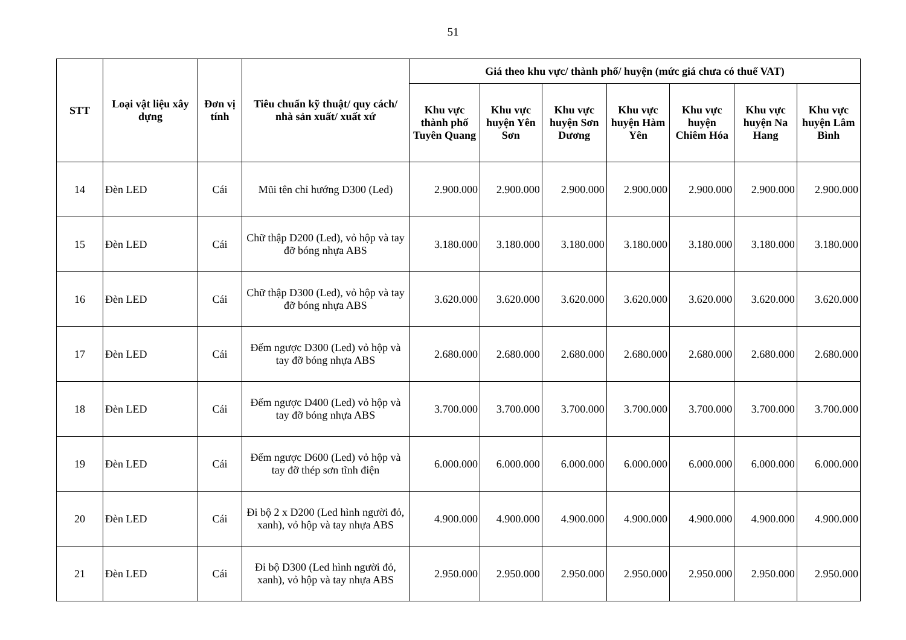51
| STT | Loại vật liệu xây dựng | Đơn vị tính | Tiêu chuẩn kỹ thuật/ quy cách/ nhà sản xuất/ xuất xứ | Giá theo khu vực/ thành phố/ huyện (mức giá chưa có thuế VAT) | | | | | | |
| --- | --- | --- | --- | --- | --- | --- | --- | --- | --- | --- |
| | | | | Khu vực thành phố Tuyên Quang | Khu vực huyện Yên Sơn | Khu vực huyện Sơn Dương | Khu vực huyện Hàm Yên | Khu vực huyện Chiêm Hóa | Khu vực huyện Na Hang | Khu vực huyện Lâm Bình |
| 14 | Đèn LED | Cái | Mũi tên chỉ hướng D300 (Led) | 2.900.000 | 2.900.000 | 2.900.000 | 2.900.000 | 2.900.000 | 2.900.000 | 2.900.000 |
| 15 | Đèn LED | Cái | Chữ thập D200 (Led), vỏ hộp và tay đỡ bóng nhựa ABS | 3.180.000 | 3.180.000 | 3.180.000 | 3.180.000 | 3.180.000 | 3.180.000 | 3.180.000 |
| 16 | Đèn LED | Cái | Chữ thập D300 (Led), vỏ hộp và tay đỡ bóng nhựa ABS | 3.620.000 | 3.620.000 | 3.620.000 | 3.620.000 | 3.620.000 | 3.620.000 | 3.620.000 |
| 17 | Đèn LED | Cái | Đếm ngược D300 (Led) vỏ hộp và tay đỡ bóng nhựa ABS | 2.680.000 | 2.680.000 | 2.680.000 | 2.680.000 | 2.680.000 | 2.680.000 | 2.680.000 |
| 18 | Đèn LED | Cái | Đếm ngược D400 (Led) vỏ hộp và tay đỡ bóng nhựa ABS | 3.700.000 | 3.700.000 | 3.700.000 | 3.700.000 | 3.700.000 | 3.700.000 | 3.700.000 |
| 19 | Đèn LED | Cái | Đếm ngược D600 (Led) vỏ hộp và tay đỡ thép sơn tĩnh điện | 6.000.000 | 6.000.000 | 6.000.000 | 6.000.000 | 6.000.000 | 6.000.000 | 6.000.000 |
| 20 | Đèn LED | Cái | Đi bộ 2 x D200 (Led hình người đỏ, xanh), vỏ hộp và tay nhựa ABS | 4.900.000 | 4.900.000 | 4.900.000 | 4.900.000 | 4.900.000 | 4.900.000 | 4.900.000 |
| 21 | Đèn LED | Cái | Đi bộ D300 (Led hình người đỏ, xanh), vỏ hộp và tay nhựa ABS | 2.950.000 | 2.950.000 | 2.950.000 | 2.950.000 | 2.950.000 | 2.950.000 | 2.950.000 |